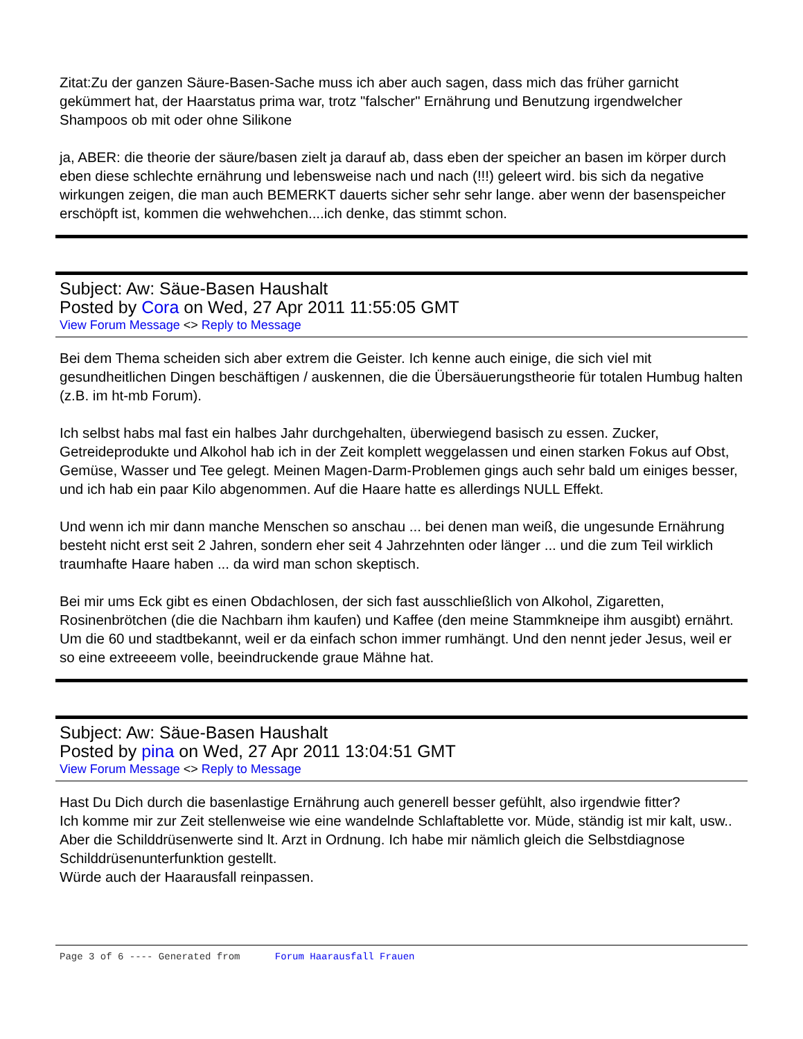Zitat:Zu der ganzen Säure-Basen-Sache muss ich aber auch sagen, dass mich das früher garnicht gekümmert hat, der Haarstatus prima war, trotz "falscher" Ernährung und Benutzung irgendwelcher Shampoos ob mit oder ohne Silikone
ja, ABER: die theorie der säure/basen zielt ja darauf ab, dass eben der speicher an basen im körper durch eben diese schlechte ernährung und lebensweise nach und nach (!!!) geleert wird. bis sich da negative wirkungen zeigen, die man auch BEMERKT dauerts sicher sehr sehr lange. aber wenn der basenspeicher erschöpft ist, kommen die wehwehchen....ich denke, das stimmt schon.
Subject: Aw: Säue-Basen Haushalt
Posted by Cora on Wed, 27 Apr 2011 11:55:05 GMT
View Forum Message <> Reply to Message
Bei dem Thema scheiden sich aber extrem die Geister. Ich kenne auch einige, die sich viel mit gesundheitlichen Dingen beschäftigen / auskennen, die die Übersäuerungstheorie für totalen Humbug halten (z.B. im ht-mb Forum).
Ich selbst habs mal fast ein halbes Jahr durchgehalten, überwiegend basisch zu essen. Zucker, Getreideprodukte und Alkohol hab ich in der Zeit komplett weggelassen und einen starken Fokus auf Obst, Gemüse, Wasser und Tee gelegt. Meinen Magen-Darm-Problemen gings auch sehr bald um einiges besser, und ich hab ein paar Kilo abgenommen. Auf die Haare hatte es allerdings NULL Effekt.
Und wenn ich mir dann manche Menschen so anschau ... bei denen man weiß, die ungesunde Ernährung besteht nicht erst seit 2 Jahren, sondern eher seit 4 Jahrzehnten oder länger ... und die zum Teil wirklich traumhafte Haare haben ... da wird man schon skeptisch.
Bei mir ums Eck gibt es einen Obdachlosen, der sich fast ausschließlich von Alkohol, Zigaretten, Rosinenbrötchen (die die Nachbarn ihm kaufen) und Kaffee (den meine Stammkneipe ihm ausgibt) ernährt. Um die 60 und stadtbekannt, weil er da einfach schon immer rumhängt. Und den nennt jeder Jesus, weil er so eine extreeeem volle, beeindruckende graue Mähne hat.
Subject: Aw: Säue-Basen Haushalt
Posted by pina on Wed, 27 Apr 2011 13:04:51 GMT
View Forum Message <> Reply to Message
Hast Du Dich durch die basenlastige Ernährung auch generell besser gefühlt, also irgendwie fitter?
Ich komme mir zur Zeit stellenweise wie eine wandelnde Schlaftablette vor. Müde, ständig ist mir kalt, usw.. Aber die Schilddrüsenwerte sind lt. Arzt in Ordnung. Ich habe mir nämlich gleich die Selbstdiagnose Schilddrüsenunterfunktion gestellt.
Würde auch der Haarausfall reinpassen.
Page 3 of 6 ---- Generated from Forum Haarausfall Frauen